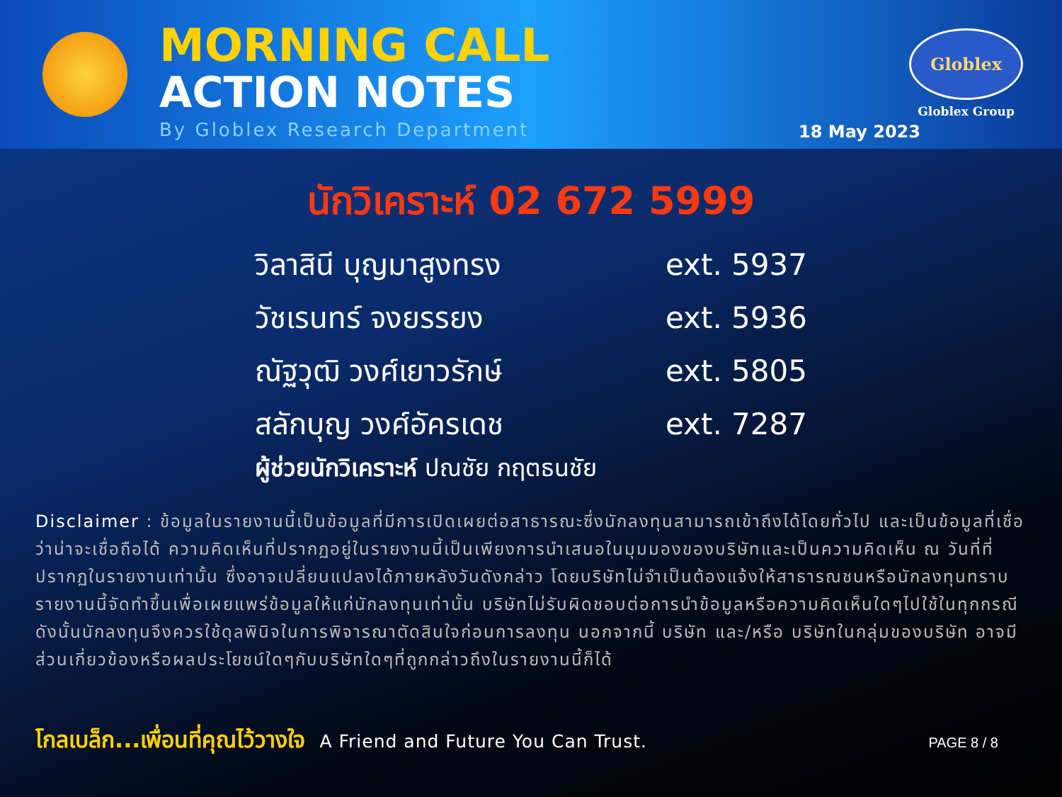MORNING CALL
ACTION NOTES
By Globlex Research Department
Globlex
Globlex Group
18 May 2023
นักวิเคราะห์ 02 672 5999
วิลาสินี บุญมาสูงทรง ext. 5937
วัชเรนทร์ จงยรรยง ext. 5936
ณัฐวุฒิ วงศ์เยาวรักษ์ ext. 5805
สลักบุญ วงศ์อัครเดช ext. 7287
ผู้ช่วยนักวิเคราะห์ ปณชัย กฤตธนชัย
Disclaimer : ข้อมูลในรายงานนี้เป็นข้อมูลที่มีการเปิดเผยต่อสาธารณะซึ่งนักลงทุนสามารถเข้าถึงได้โดยทั่วไป และเป็นข้อมูลที่เชื่อว่าน่าจะเชื่อถือได้ ความคิดเห็นที่ปรากฏอยู่ในรายงานนี้เป็นเพียงการนำเสนอในมุมมองของบริษัทและเป็นความคิดเห็น ณ วันที่ที่ปรากฏในรายงานเท่านั้น ซึ่งอาจเปลี่ยนแปลงได้ภายหลังวันดังกล่าว โดยบริษัทไม่จำเป็นต้องแจ้งให้สาธารณชนหรือนักลงทุนทราบ รายงานนี้จัดทำขึ้นเพื่อเผยแพร่ข้อมูลให้แก่นักลงทุนเท่านั้น บริษัทไม่รับผิดชอบต่อการนำข้อมูลหรือความคิดเห็นใดๆไปใช้ในทุกกรณี ดังนั้นนักลงทุนจึงควรใช้ดุลพินิจในการพิจารณาตัดสินใจก่อนการลงทุน นอกจากนี้ บริษัท และ/หรือ บริษัทในกลุ่มของบริษัท อาจมีส่วนเกี่ยวข้องหรือผลประโยชน์ใดๆกับบริษัทใดๆที่ถูกกล่าวถึงในรายงานนี้ก็ได้
โกลเบล็ก...เพื่อนที่คุณไว้วางใจ A Friend and Future You Can Trust. PAGE 8 / 8